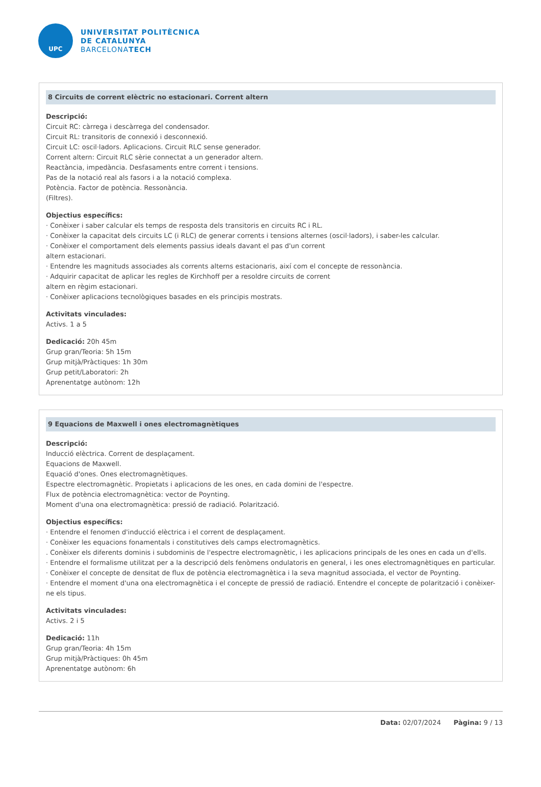UPC
UNIVERSITAT POLITÈCNICA
DE CATALUNYA
BARCELONATECH
8 Circuits de corrent elèctric no estacionari. Corrent altern
Descripció:
Circuit RC: càrrega i descàrrega del condensador.
Circuit RL: transitoris de connexió i desconnexió.
Circuit LC: oscil·ladors. Aplicacions. Circuit RLC sense generador.
Corrent altern: Circuit RLC sèrie connectat a un generador altern.
Reactància, impedància. Desfasaments entre corrent i tensions.
Pas de la notació real als fasors i a la notació complexa.
Potència. Factor de potència. Ressonància.
(Filtres).
Objectius específics:
· Conèixer i saber calcular els temps de resposta dels transitoris en circuits RC i RL.
· Conèixer la capacitat dels circuits LC (i RLC) de generar corrents i tensions alternes (oscil·ladors), i saber-les calcular.
· Conèixer el comportament dels elements passius ideals davant el pas d'un corrent
altern estacionari.
· Entendre les magnituds associades als corrents alterns estacionaris, així com el concepte de ressonància.
· Adquirir capacitat de aplicar les regles de Kirchhoff per a resoldre circuits de corrent
altern en règim estacionari.
· Conèixer aplicacions tecnològiques basades en els principis mostrats.
Activitats vinculades:
Activs. 1 a 5
Dedicació: 20h 45m
Grup gran/Teoria: 5h 15m
Grup mitjà/Pràctiques: 1h 30m
Grup petit/Laboratori: 2h
Aprenentatge autònom: 12h
9 Equacions de Maxwell i ones electromagnètiques
Descripció:
Inducció elèctrica. Corrent de desplaçament.
Equacions de Maxwell.
Equació d'ones. Ones electromagnètiques.
Espectre electromagnètic. Propietats i aplicacions de les ones, en cada domini de l'espectre.
Flux de potència electromagnètica: vector de Poynting.
Moment d'una ona electromagnètica: pressió de radiació. Polarització.
Objectius específics:
· Entendre el fenomen d'inducció elèctrica i el corrent de desplaçament.
· Conèixer les equacions fonamentals i constitutives dels camps electromagnètics.
. Conèixer els diferents dominis i subdominis de l'espectre electromagnètic, i les aplicacions principals de les ones en cada un d'ells.
· Entendre el formalisme utilitzat per a la descripció dels fenòmens ondulatoris en general, i les ones electromagnètiques en particular.
· Conèixer el concepte de densitat de flux de potència electromagnètica i la seva magnitud associada, el vector de Poynting.
· Entendre el moment d'una ona electromagnètica i el concepte de pressió de radiació. Entendre el concepte de polarització i conèixer-ne els tipus.
Activitats vinculades:
Activs. 2 i 5
Dedicació: 11h
Grup gran/Teoria: 4h 15m
Grup mitjà/Pràctiques: 0h 45m
Aprenentatge autònom: 6h
Data: 02/07/2024 Pàgina: 9 / 13